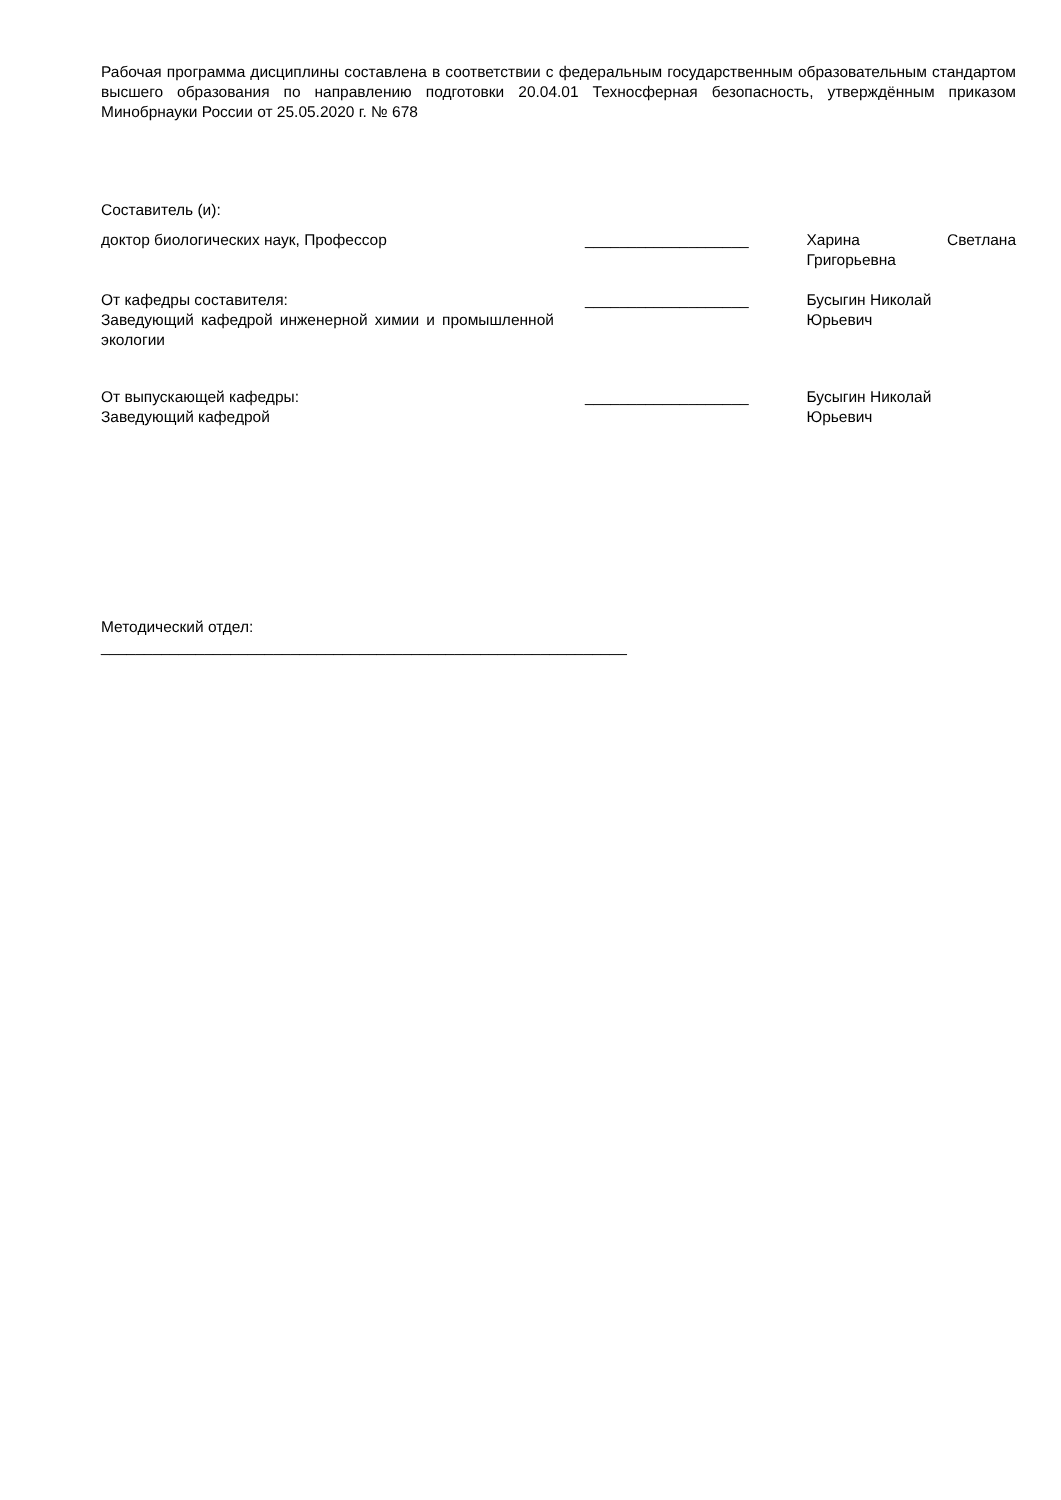Рабочая программа дисциплины составлена в соответствии с федеральным государственным образовательным стандартом высшего образования по направлению подготовки 20.04.01 Техносферная безопасность, утверждённым приказом Минобрнауки России от 25.05.2020 г. № 678
Составитель (и):
доктор биологических наук, Профессор ___________________ Харина Светлана Григорьевна
От кафедры составителя:
Заведующий кафедрой инженерной химии и промышленной экологии
___________________ Бусыгин Николай
Юрьевич
От выпускающей кафедры:
Заведующий кафедрой
___________________ Бусыгин Николай
Юрьевич
Методический отдел:
_____________________________________________________________